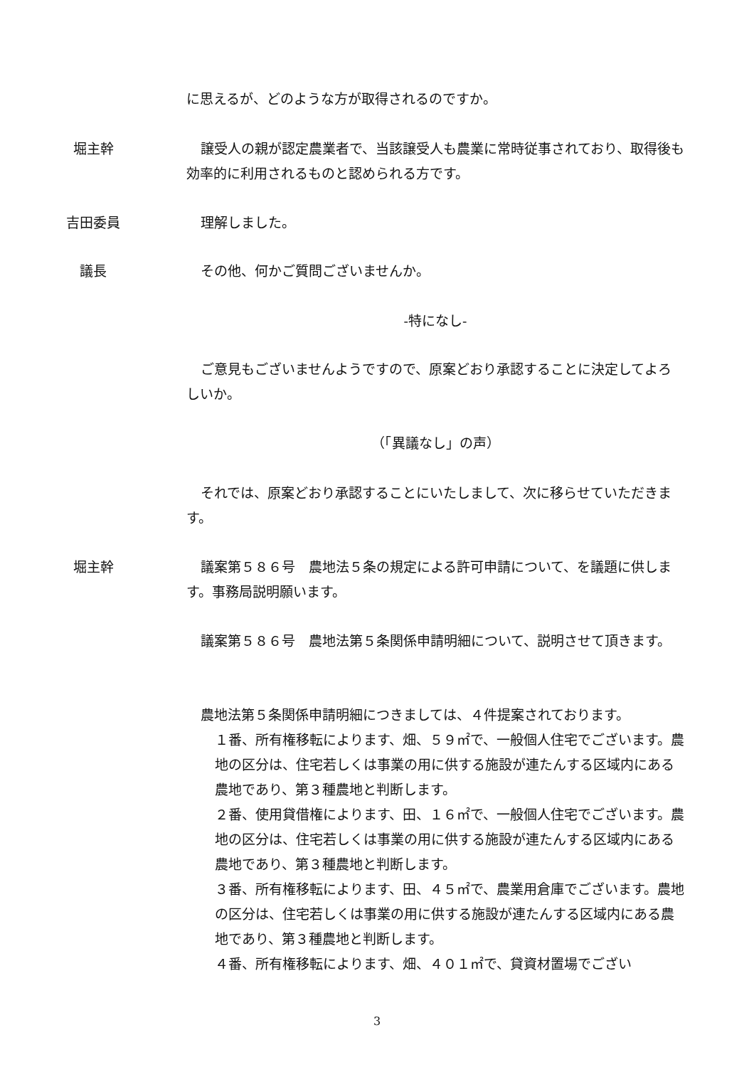に思えるが、どのような方が取得されるのですか。
堀主幹 譲受人の親が認定農業者で、当該譲受人も農業に常時従事されており、取得後も効率的に利用されるものと認められる方です。
吉田委員 理解しました。
議長 その他、何かご質問ございませんか。
-特になし-
ご意見もございませんようですので、原案どおり承認することに決定してよろしいか。
（「異議なし」の声）
それでは、原案どおり承認することにいたしまして、次に移らせていただきます。
堀主幹 議案第５８６号　農地法５条の規定による許可申請について、を議題に供します。事務局説明願います。
議案第５８６号　農地法第５条関係申請明細について、説明させて頂きます。
農地法第５条関係申請明細につきましては、４件提案されております。
１番、所有権移転によります、畑、５９㎡で、一般個人住宅でございます。農地の区分は、住宅若しくは事業の用に供する施設が連たんする区域内にある農地であり、第３種農地と判断します。
２番、使用貸借権によります、田、１６㎡で、一般個人住宅でございます。農地の区分は、住宅若しくは事業の用に供する施設が連たんする区域内にある農地であり、第３種農地と判断します。
３番、所有権移転によります、田、４５㎡で、農業用倉庫でございます。農地の区分は、住宅若しくは事業の用に供する施設が連たんする区域内にある農地であり、第３種農地と判断します。
４番、所有権移転によります、畑、４０１㎡で、貸資材置場でござい
3